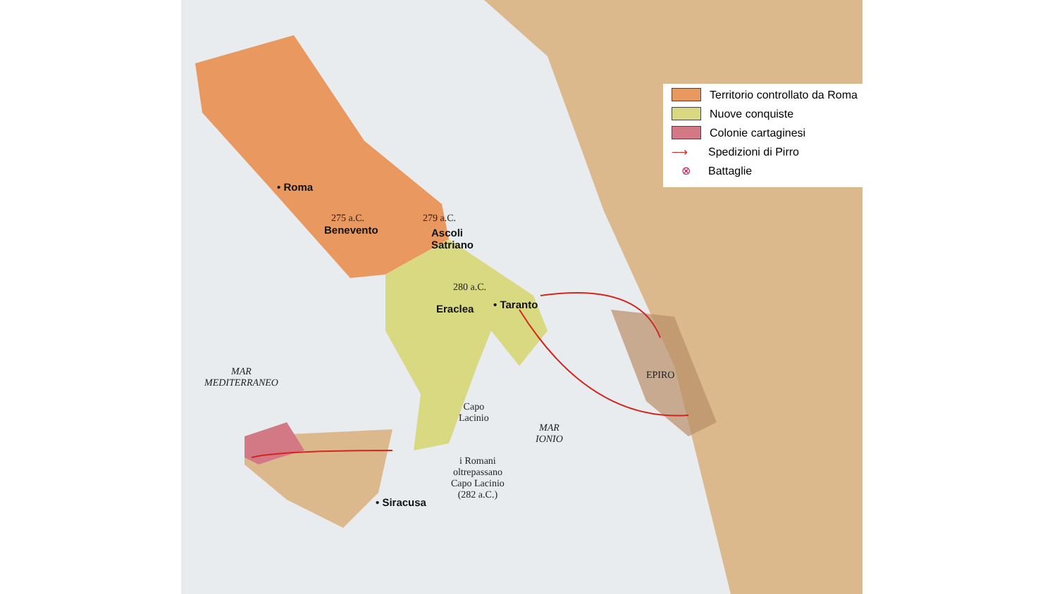Territorio controllato da Roma
Nuove conquiste
Colonie cartaginesi
⟶ Spedizioni di Pirro
⊗ Battaglie
• Roma
275 a.C.
Benevento
279 a.C.
Ascoli
Satriano
280 a.C.
Eraclea • Taranto
MAR
MEDITERRANEO
Capo
Lacinio
MAR
IONIO
EPIRO
i Romani
oltrepassano
Capo Lacinio
(282 a.C.)
• Siracusa